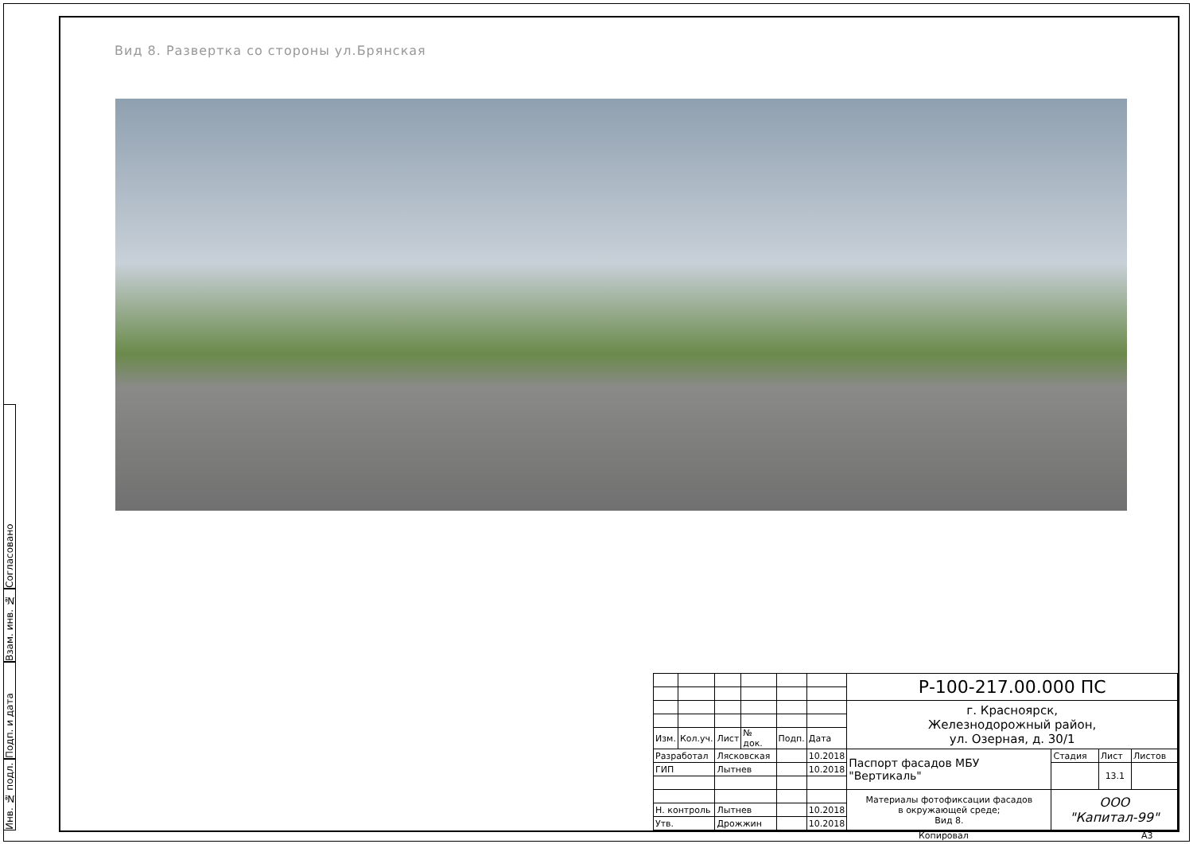Вид 8. Развертка со стороны ул.Брянская
Согласовано
Взам. инв. №
Подп. и дата
Инв. № подл.
| | | | | | | Р-100-217.00.000 ПС | | | |
| | | | | | | г. Красноярск, Железнодорожный район, ул. Озерная, д. 30/1 | | | |
| Изм. | Кол.уч. | Лист | № док. | Подп. | Дата | | | | |
| Разработал | | Лясковская | | | 10.2018 | Паспорт фасадов МБУ "Вертикаль" | Стадия | Лист | Листов |
| ГИП | | Лытнев | | | 10.2018 | | | 13.1 | |
| | | | | | | Материалы фотофиксации фасадов в окружающей среде; Вид 8. | ООО "Капитал-99" | | |
| Н. контроль | | Лытнев | | | 10.2018 | | | | |
| Утв. | | Дрожжин | | | 10.2018 | | | | |
Копировал А3